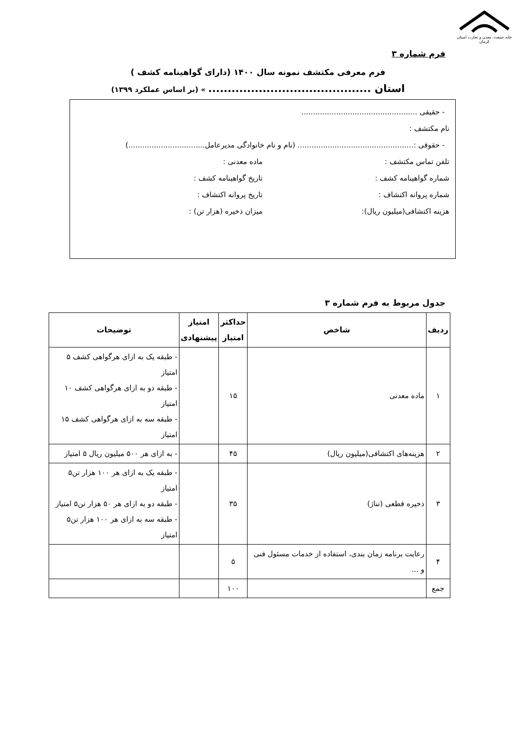خانه صنعت، معدن و تجارت استان کرمان
فرم شماره ۳
فرم معرفی مکتشف نمونه سال ۱۴۰۰ (دارای گواهینامه کشف )
استان .......................................... » (بر اساس عملکرد ۱۳۹۹)
- حقیقی ..................................................
نام مکتشف :
- حقوقی :.................................................. (نام و نام خانوادگی مدیرعامل.................................)
تلفن تماس مکتشف : ماده معدنی :
شماره گواهینامه کشف : تاریخ گواهینامه کشف :
شماره پروانه اکتشاف : تاریخ پروانه اکتشاف :
هزینه اکتشافی(میلیون ریال): میزان ذخیره (هزار تن) :
جدول مربوط به فرم شماره ۳
| ردیف | شاخص | حداکثر امتیاز | امتیاز پیشنهادی | توضیحات |
| --- | --- | --- | --- | --- |
| ۱ | ماده معدنی | ۱۵ | | - طبقه یک به ازای هرگواهی کشف ۵ امتیاز - طبقه دو به ازای هرگواهی کشف ۱۰ امتیاز - طبقه سه به ازای هرگواهی کشف ۱۵ امتیاز |
| ۲ | هزینه‌های اکتشافی(میلیون ریال) | ۴۵ | | - به ازای هر ۵۰۰ میلیون ریال ۵ امتیاز |
| ۳ | ذخیره قطعی (تناژ) | ۳۵ | | - طبقه یک به ازای هر ۱۰۰ هزار تن۵ امتیاز - طبقه دو به ازای هر ۵۰ هزار تن۵ امتیاز - طبقه سه به ازای هر ۱۰۰ هزار تن۵ امتیاز |
| ۴ | رعایت برنامه زمان بندی، استفاده از خدمات مسئول فنی و ... | ۵ | | |
| جمع | | ۱۰۰ | | |